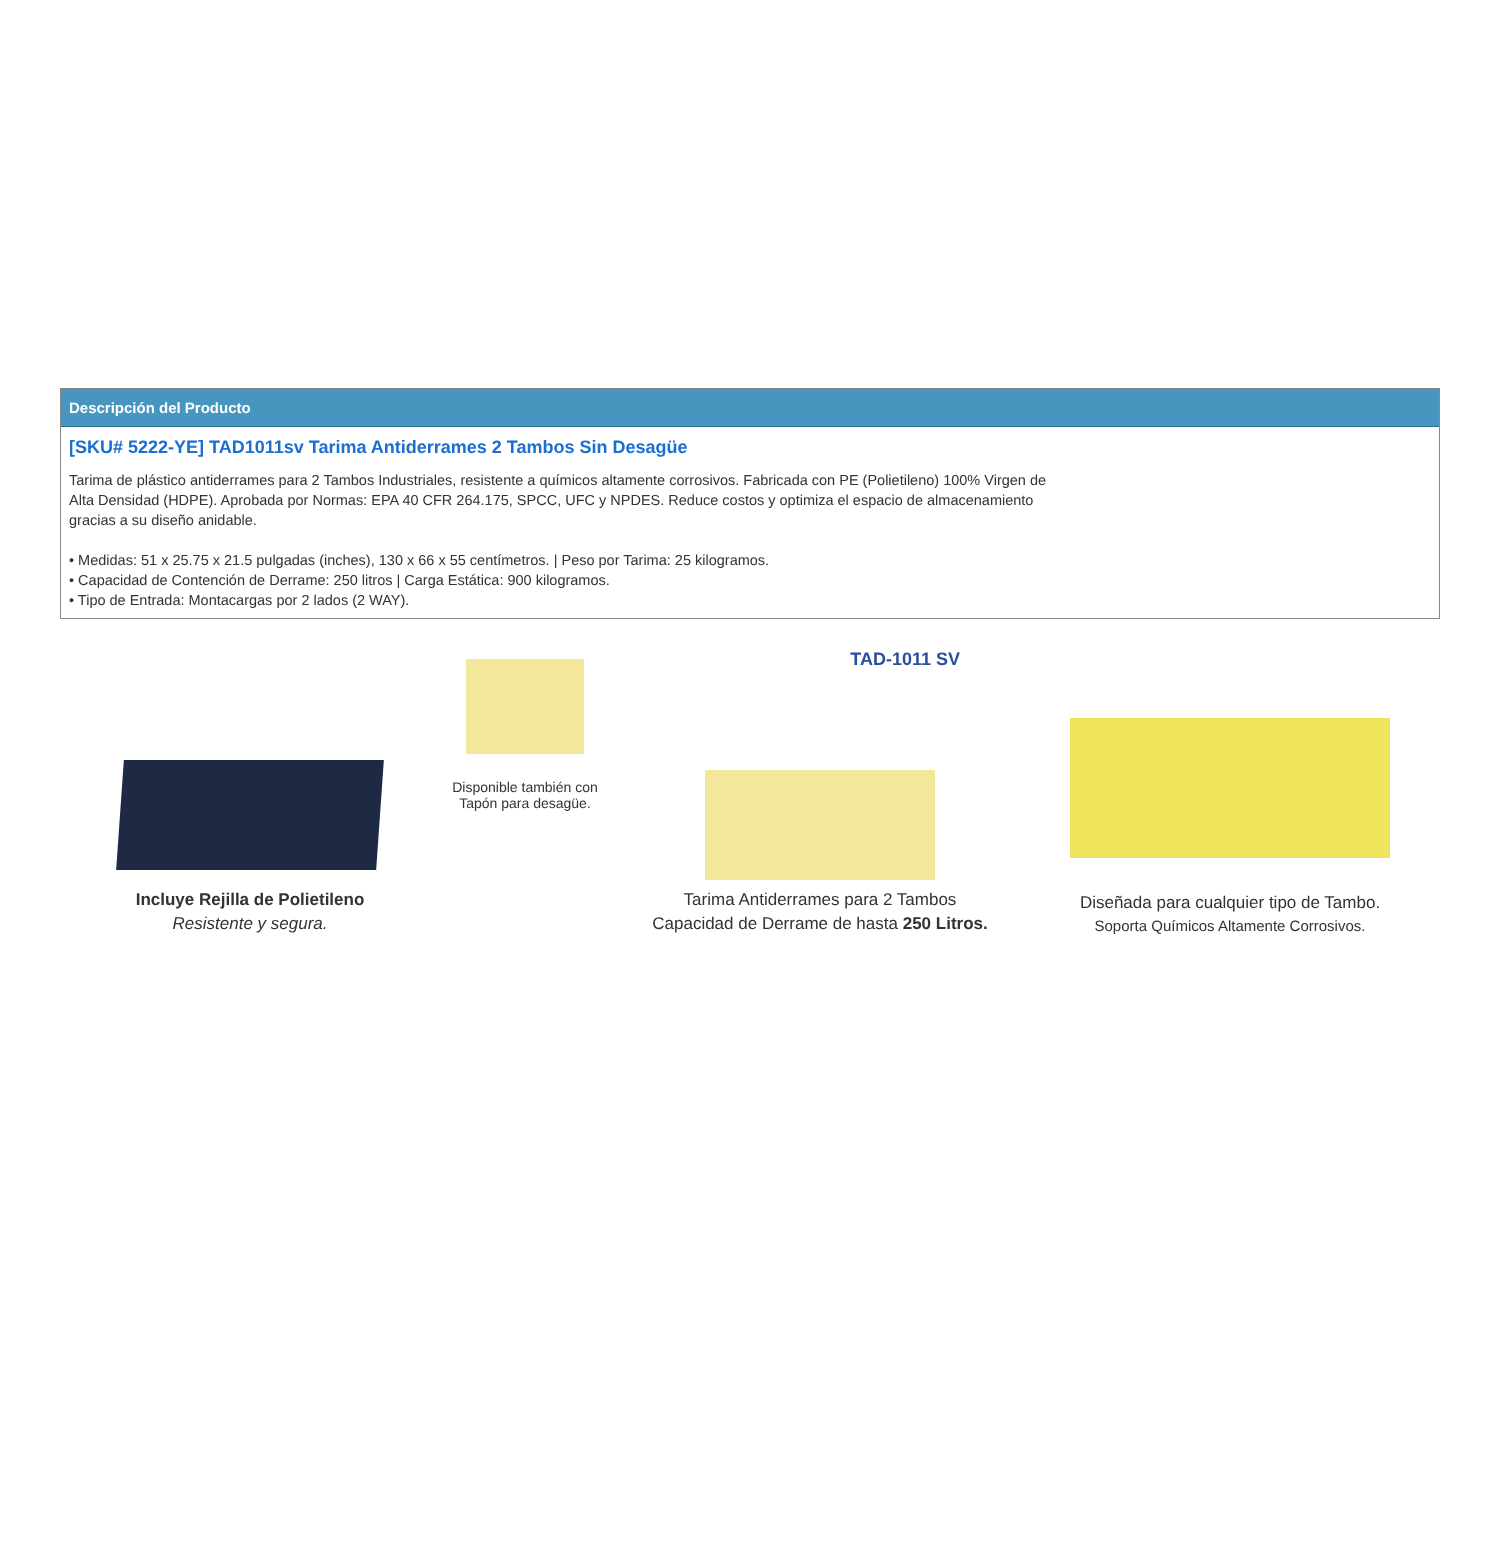Descripción del Producto
[SKU# 5222-YE] TAD1011sv Tarima Antiderrames 2 Tambos Sin Desagüe
Tarima de plástico antiderrames para 2 Tambos Industriales, resistente a químicos altamente corrosivos. Fabricada con PE (Polietileno) 100% Virgen de Alta Densidad (HDPE). Aprobada por Normas: EPA 40 CFR 264.175, SPCC, UFC y NPDES. Reduce costos y optimiza el espacio de almacenamiento gracias a su diseño anidable.
• Medidas: 51 x 25.75 x 21.5 pulgadas (inches), 130 x 66 x 55 centímetros. | Peso por Tarima: 25 kilogramos.
• Capacidad de Contención de Derrame: 250 litros | Carga Estática: 900 kilogramos.
• Tipo de Entrada: Montacargas por 2 lados (2 WAY).
Incluye Rejilla de Polietileno
Resistente y segura.
Disponible también con Tapón para desagüe.
TAD-1011 SV
Tarima Antiderrames para 2 Tambos
Capacidad de Derrame de hasta 250 Litros.
Diseñada para cualquier tipo de Tambo.
Soporta Químicos Altamente Corrosivos.